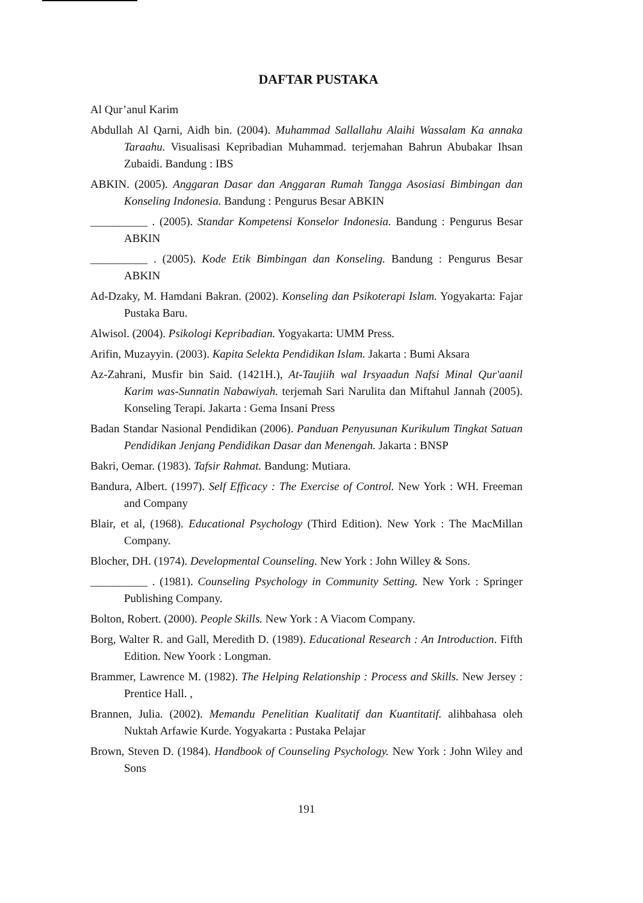DAFTAR PUSTAKA
Al Qur’anul Karim
Abdullah Al Qarni, Aidh bin. (2004). Muhammad Sallallahu Alaihi Wassalam Ka annaka Taraahu. Visualisasi Kepribadian Muhammad. terjemahan Bahrun Abubakar Ihsan Zubaidi. Bandung : IBS
ABKIN. (2005). Anggaran Dasar dan Anggaran Rumah Tangga Asosiasi Bimbingan dan Konseling Indonesia. Bandung : Pengurus Besar ABKIN
__________ . (2005). Standar Kompetensi Konselor Indonesia. Bandung : Pengurus Besar ABKIN
__________ . (2005). Kode Etik Bimbingan dan Konseling. Bandung : Pengurus Besar ABKIN
Ad-Dzaky, M. Hamdani Bakran. (2002). Konseling dan Psikoterapi Islam. Yogyakarta: Fajar Pustaka Baru.
Alwisol. (2004). Psikologi Kepribadian. Yogyakarta: UMM Press.
Arifin, Muzayyin. (2003). Kapita Selekta Pendidikan Islam. Jakarta : Bumi Aksara
Az-Zahrani, Musfir bin Said. (1421H.), At-Taujiih wal Irsyaadun Nafsi Minal Qur'aanil Karim was-Sunnatin Nabawiyah. terjemah Sari Narulita dan Miftahul Jannah (2005). Konseling Terapi. Jakarta : Gema Insani Press
Badan Standar Nasional Pendidikan (2006). Panduan Penyusunan Kurikulum Tingkat Satuan Pendidikan Jenjang Pendidikan Dasar dan Menengah. Jakarta : BNSP
Bakri, Oemar. (1983). Tafsir Rahmat. Bandung: Mutiara.
Bandura, Albert. (1997). Self Efficacy : The Exercise of Control. New York : WH. Freeman and Company
Blair, et al, (1968). Educational Psychology (Third Edition). New York : The MacMillan Company.
Blocher, DH. (1974). Developmental Counseling. New York : John Willey & Sons.
__________ . (1981). Counseling Psychology in Community Setting. New York : Springer Publishing Company.
Bolton, Robert. (2000). People Skills. New York : A Viacom Company.
Borg, Walter R. and Gall, Meredith D. (1989). Educational Research : An Introduction. Fifth Edition. New Yoork : Longman.
Brammer, Lawrence M. (1982). The Helping Relationship : Process and Skills. New Jersey : Prentice Hall. ,
Brannen, Julia. (2002). Memandu Penelitian Kualitatif dan Kuantitatif. alihbahasa oleh Nuktah Arfawie Kurde. Yogyakarta : Pustaka Pelajar
Brown, Steven D. (1984). Handbook of Counseling Psychology. New York : John Wiley and Sons
191